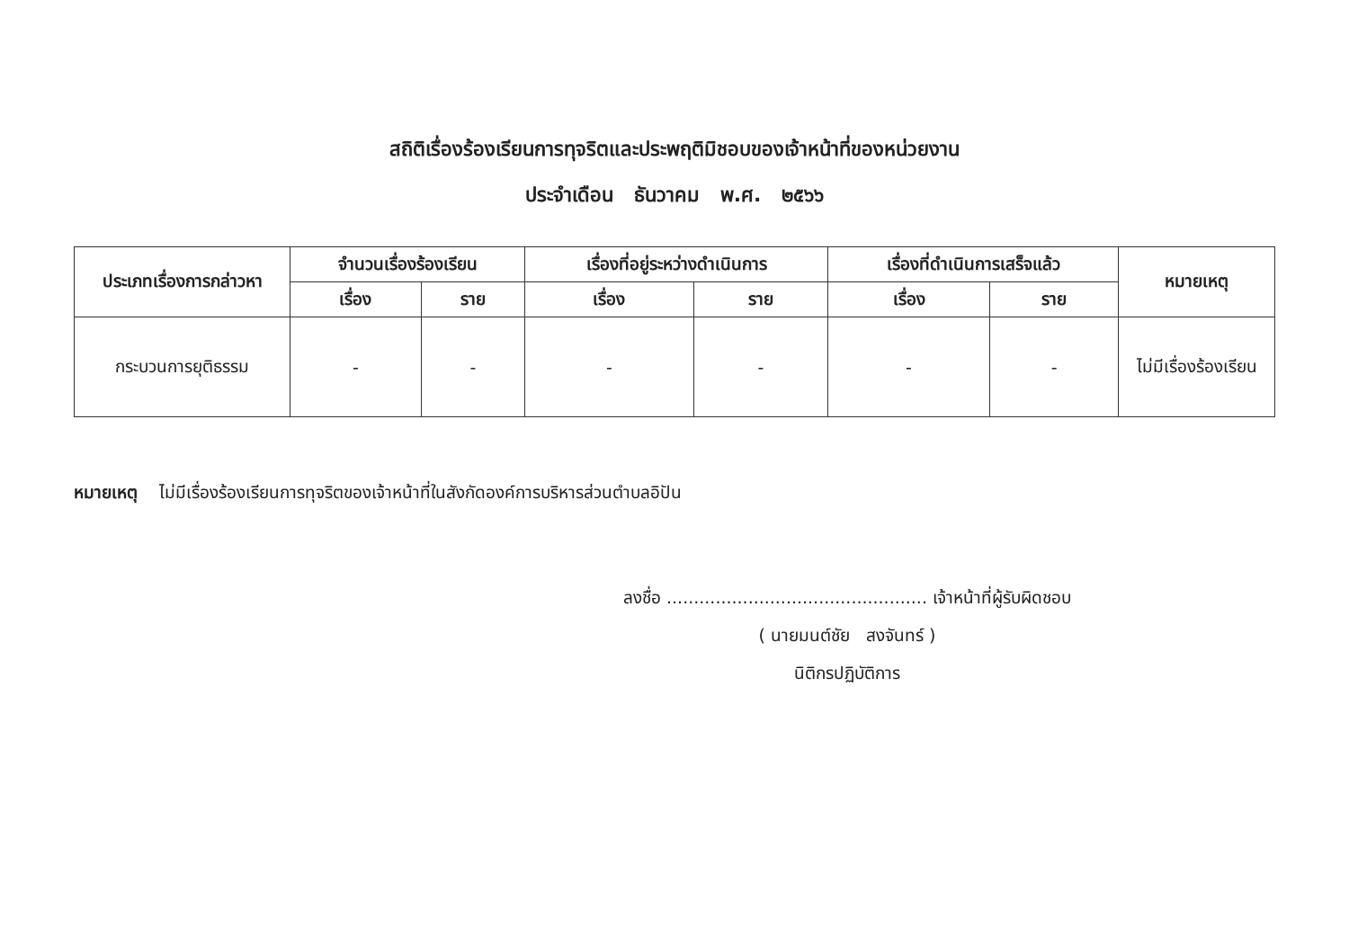สถิติเรื่องร้องเรียนการทุจริตและประพฤติมิชอบของเจ้าหน้าที่ของหน่วยงาน
ประจำเดือน ธันวาคม พ.ศ. ๒๕๖๖
| ประเภทเรื่องการกล่าวหา | จำนวนเรื่องร้องเรียน | | เรื่องที่อยู่ระหว่างดำเนินการ | | เรื่องที่ดำเนินการเสร็จแล้ว | | หมายเหตุ |
| --- | --- | --- | --- | --- | --- | --- | --- |
| | เรื่อง | ราย | เรื่อง | ราย | เรื่อง | ราย | |
| กระบวนการยุติธรรม | - | - | - | - | - | - | ไม่มีเรื่องร้องเรียน |
หมายเหตุ ไม่มีเรื่องร้องเรียนการทุจริตของเจ้าหน้าที่ในสังกัดองค์การบริหารส่วนตำบลอิปัน
ลงชื่อ ................................................ เจ้าหน้าที่ผู้รับผิดชอบ
( นายมนต์ชัย สงจันทร์ )
นิติกรปฏิบัติการ